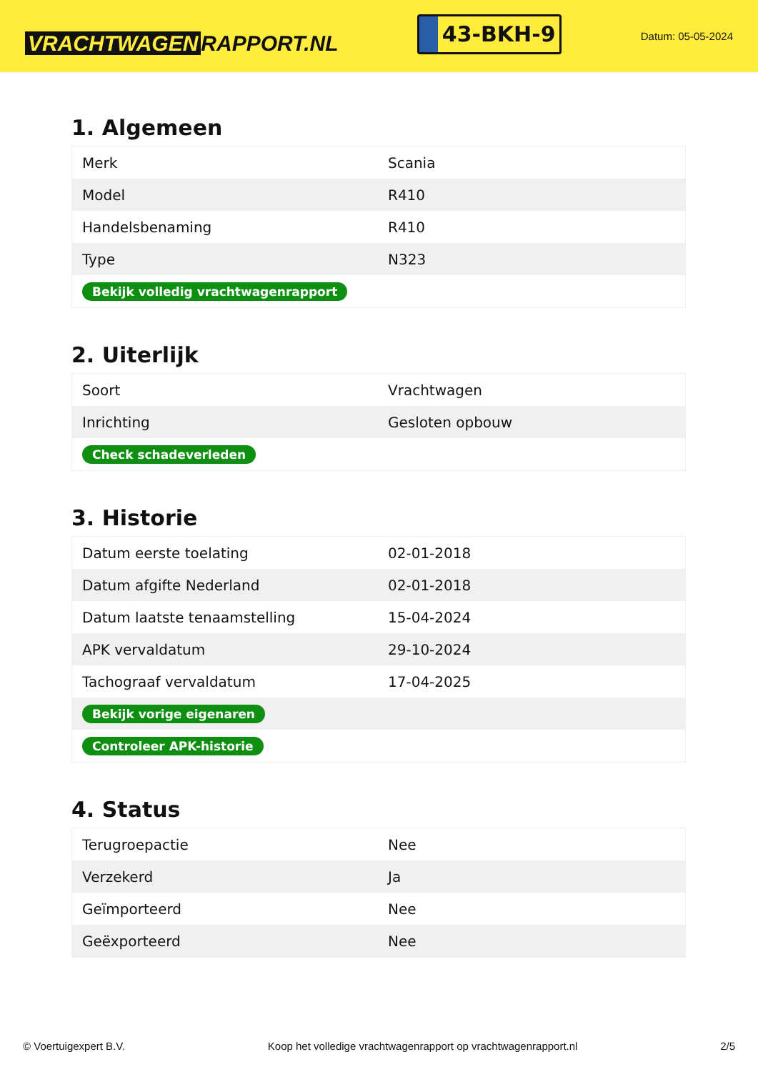VRACHTWAGEN RAPPORT.NL
43-BKH-9
Datum: 05-05-2024
1. Algemeen
| Merk | Scania |
| Model | R410 |
| Handelsbenaming | R410 |
| Type | N323 |
| Bekijk volledig vrachtwagenrapport | |
2. Uiterlijk
| Soort | Vrachtwagen |
| Inrichting | Gesloten opbouw |
| Check schadeverleden | |
3. Historie
| Datum eerste toelating | 02-01-2018 |
| Datum afgifte Nederland | 02-01-2018 |
| Datum laatste tenaamstelling | 15-04-2024 |
| APK vervaldatum | 29-10-2024 |
| Tachograaf vervaldatum | 17-04-2025 |
| Bekijk vorige eigenaren | |
| Controleer APK-historie | |
4. Status
| Terugroepactie | Nee |
| Verzekerd | Ja |
| Geïmporteerd | Nee |
| Geëxporteerd | Nee |
© Voertuigexpert B.V. Koop het volledige vrachtwagenrapport op vrachtwagenrapport.nl 2/5